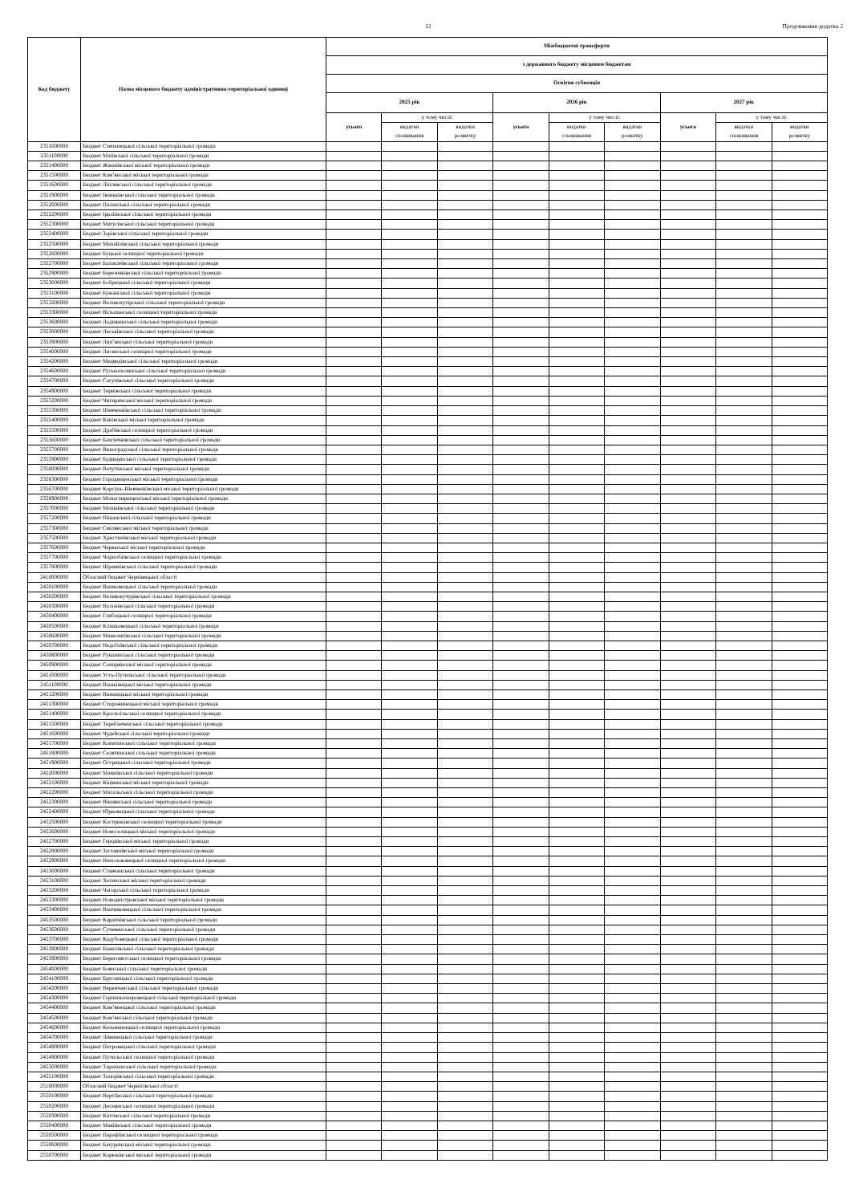12 Продовження додатка 2
| Код бюджету | Назва місцевого бюджету адміністративно-територіальної одиниці | Міжбюджетні трансферти | | | | | | | | |
| --- | --- | --- | --- | --- | --- | --- | --- | --- | --- | --- |
| | | з державного бюджету місцевим бюджетам | | | | | | | | |
| | | Освітня субвенція | | | | | | | | |
| | | 2025 рік | | | 2026 рік | | | 2027 рік | | |
| | | усього | у тому числі: | | усього | у тому числі: | | усього | у тому числі: | |
| | | | видатки споживання | видатки розвитку | | видатки споживання | видатки розвитку | | видатки споживання | видатки розвитку |
| 2351000000 | Бюджет Степанецької сільської територіальної громади | | | | | | | | | |
| 2351100000 | Бюджет Мліївської сільської територіальної громади | | | | | | | | | |
| 2351400000 | Бюджет Жашківської міської територіальної громади | | | | | | | | | |
| 2351500000 | Бюджет Кам’янської міської територіальної громади | | | | | | | | | |
| 2351600000 | Бюджет Ліплявської сільської територіальної громади | | | | | | | | | |
| 2351900000 | Бюджет Іваньківської сільської територіальної громади | | | | | | | | | |
| 2352000000 | Бюджет Паланської сільської територіальної громади | | | | | | | | | |
| 2352200000 | Бюджет Іркліївської сільської територіальної громади | | | | | | | | | |
| 2352300000 | Бюджет Матусівської сільської територіальної громади | | | | | | | | | |
| 2352400000 | Бюджет Зорівської сільської територіальної громади | | | | | | | | | |
| 2352500000 | Бюджет Михайлівської сільської територіальної громади | | | | | | | | | |
| 2352600000 | Бюджет Буцької селищної територіальної громади | | | | | | | | | |
| 2352700000 | Бюджет Балаклеївської сільської територіальної громади | | | | | | | | | |
| 2352900000 | Бюджет Березняківської сільської територіальної громади | | | | | | | | | |
| 2353000000 | Бюджет Бобрицької сільської територіальної громади | | | | | | | | | |
| 2353100000 | Бюджет Бужанської сільської територіальної громади | | | | | | | | | |
| 2353200000 | Бюджет Великохутірської сільської територіальної громади | | | | | | | | | |
| 2353300000 | Бюджет Вільшанської селищної територіальної громади | | | | | | | | | |
| 2353600000 | Бюджет Ладижинської сільської територіальної громади | | | | | | | | | |
| 2353800000 | Бюджет Леськівської сільської територіальної громади | | | | | | | | | |
| 2353900000 | Бюджет Лип’янської сільської територіальної громади | | | | | | | | | |
| 2354000000 | Бюджет Лисянської селищної територіальної громади | | | | | | | | | |
| 2354200000 | Бюджет Медведівської сільської територіальної громади | | | | | | | | | |
| 2354600000 | Бюджет Руськополянської сільської територіальної громади | | | | | | | | | |
| 2354700000 | Бюджет Сагунівської сільської територіальної громади | | | | | | | | | |
| 2354900000 | Бюджет Тернівської сільської територіальної громади | | | | | | | | | |
| 2355200000 | Бюджет Чигиринської міської територіальної громади | | | | | | | | | |
| 2355300000 | Бюджет Шевченківської сільської територіальної громади | | | | | | | | | |
| 2355400000 | Бюджет Канівської міської територіальної громади | | | | | | | | | |
| 2355500000 | Бюджет Драбівської селищної територіальної громади | | | | | | | | | |
| 2355600000 | Бюджет Баштечківської сільської територіальної громади | | | | | | | | | |
| 2355700000 | Бюджет Виноградської сільської територіальної громади | | | | | | | | | |
| 2355900000 | Бюджет Будищенської сільської територіальної громади | | | | | | | | | |
| 2356000000 | Бюджет Ватутінської міської територіальної громади | | | | | | | | | |
| 2356300000 | Бюджет Городищенської міської територіальної громади | | | | | | | | | |
| 2356700000 | Бюджет Корсунь-Шевченківської міської територіальної громади | | | | | | | | | |
| 2356900000 | Бюджет Монастирищенської міської територіальної громади | | | | | | | | | |
| 2357000000 | Бюджет Мошнівської сільської територіальної громади | | | | | | | | | |
| 2357200000 | Бюджет Піщанської сільської територіальної громади | | | | | | | | | |
| 2357300000 | Бюджет Смілянської міської територіальної громади | | | | | | | | | |
| 2357500000 | Бюджет Христинівської міської територіальної громади | | | | | | | | | |
| 2357600000 | Бюджет Черкаської міської територіальної громади | | | | | | | | | |
| 2357700000 | Бюджет Чорнобаївської селищної територіальної громади | | | | | | | | | |
| 2357800000 | Бюджет Шрамківської сільської територіальної громади | | | | | | | | | |
| 2410000000 | Обласний бюджет Чернівецької області | | | | | | | | | |
| 2450100000 | Бюджет Вашковецької сільської територіальної громади | | | | | | | | | |
| 2450200000 | Бюджет Великокучурівської сільської територіальної громади | | | | | | | | | |
| 2450300000 | Бюджет Волоківської сільської територіальної громади | | | | | | | | | |
| 2450400000 | Бюджет Глибоцької селищної територіальної громади | | | | | | | | | |
| 2450500000 | Бюджет Клішковецької сільської територіальної громади | | | | | | | | | |
| 2450600000 | Бюджет Мамалигівської сільської територіальної громади | | | | | | | | | |
| 2450700000 | Бюджет Недобоївської сільської територіальної громади | | | | | | | | | |
| 2450800000 | Бюджет Рукшинської сільської територіальної громади | | | | | | | | | |
| 2450900000 | Бюджет Сокирянської міської територіальної громади | | | | | | | | | |
| 2451000000 | Бюджет Усть-Путильської сільської територіальної громади | | | | | | | | | |
| 2451100000 | Бюджет Вашківецької міської територіальної громади | | | | | | | | | |
| 2451200000 | Бюджет Вижницької міської територіальної громади | | | | | | | | | |
| 2451300000 | Бюджет Сторожинецької міської територіальної громади | | | | | | | | | |
| 2451400000 | Бюджет Красноїльської селищної територіальної громади | | | | | | | | | |
| 2451500000 | Бюджет Тереблеченської сільської територіальної громади | | | | | | | | | |
| 2451600000 | Бюджет Чудейської сільської територіальної громади | | | | | | | | | |
| 2451700000 | Бюджет Конятинської сільської територіальної громади | | | | | | | | | |
| 2451800000 | Бюджет Селятинської сільської територіальної громади | | | | | | | | | |
| 2451900000 | Бюджет Острицької сільської територіальної громади | | | | | | | | | |
| 2452000000 | Бюджет Мамаївської сільської територіальної громади | | | | | | | | | |
| 2452100000 | Бюджет Кіцманської міської територіальної громади | | | | | | | | | |
| 2452200000 | Бюджет Магальської сільської територіальної громади | | | | | | | | | |
| 2452300000 | Бюджет Вікнянської сільської територіальної громади | | | | | | | | | |
| 2452400000 | Бюджет Юрковецької сільської територіальної громади | | | | | | | | | |
| 2452500000 | Бюджет Кострижівської селищної територіальної громади | | | | | | | | | |
| 2452600000 | Бюджет Новоселицької міської територіальної громади | | | | | | | | | |
| 2452700000 | Бюджет Герцаївської міської територіальної громади | | | | | | | | | |
| 2452800000 | Бюджет Заставнівської міської територіальної громади | | | | | | | | | |
| 2452900000 | Бюджет Неполоковецької селищної територіальної громади | | | | | | | | | |
| 2453000000 | Бюджет Ставчанської сільської територіальної громади | | | | | | | | | |
| 2453100000 | Бюджет Хотинської міської територіальної громади | | | | | | | | | |
| 2453200000 | Бюджет Чагорської сільської територіальної громади | | | | | | | | | |
| 2453300000 | Бюджет Новодністровської міської територіальної громади | | | | | | | | | |
| 2453400000 | Бюджет Ванчиковецької сільської територіальної громади | | | | | | | | | |
| 2453500000 | Бюджет Карапчівської сільської територіальної громади | | | | | | | | | |
| 2453600000 | Бюджет Сучевенської сільської територіальної громади | | | | | | | | | |
| 2453700000 | Бюджет Кадубовецької сільської територіальної громади | | | | | | | | | |
| 2453800000 | Бюджет Банилівської сільської територіальної громади | | | | | | | | | |
| 2453900000 | Бюджет Берегометської селищної територіальної громади | | | | | | | | | |
| 2454000000 | Бюджет Боянської сільської територіальної громади | | | | | | | | | |
| 2454100000 | Бюджет Брусницької сільської територіальної громади | | | | | | | | | |
| 2454200000 | Бюджет Веренчанської сільської територіальної громади | | | | | | | | | |
| 2454300000 | Бюджет Горішньошеровецької сільської територіальної громади | | | | | | | | | |
| 2454400000 | Бюджет Кам’янецької сільської територіальної громади | | | | | | | | | |
| 2454500000 | Бюджет Кам’янської сільської територіальної громади | | | | | | | | | |
| 2454600000 | Бюджет Кельменецької селищної територіальної громади | | | | | | | | | |
| 2454700000 | Бюджет Лівинецької сільської територіальної громади | | | | | | | | | |
| 2454800000 | Бюджет Петровецької сільської територіальної громади | | | | | | | | | |
| 2454900000 | Бюджет Путильської селищної територіальної громади | | | | | | | | | |
| 2455000000 | Бюджет Тарашанської сільської територіальної громади | | | | | | | | | |
| 2455100000 | Бюджет Топорівської сільської територіальної громади | | | | | | | | | |
| 2510000000 | Обласний бюджет Чернігівської області | | | | | | | | | |
| 2550100000 | Бюджет Вертіївської сільської територіальної громади | | | | | | | | | |
| 2550200000 | Бюджет Деснянської селищної територіальної громади | | | | | | | | | |
| 2550300000 | Бюджет Кіптівської сільської територіальної громади | | | | | | | | | |
| 2550400000 | Бюджет Макіївської сільської територіальної громади | | | | | | | | | |
| 2550500000 | Бюджет Парафіївської селищної територіальної громади | | | | | | | | | |
| 2550600000 | Бюджет Батуринської міської територіальної громади | | | | | | | | | |
| 2550700000 | Бюджет Корюківської міської територіальної громади | | | | | | | | | |